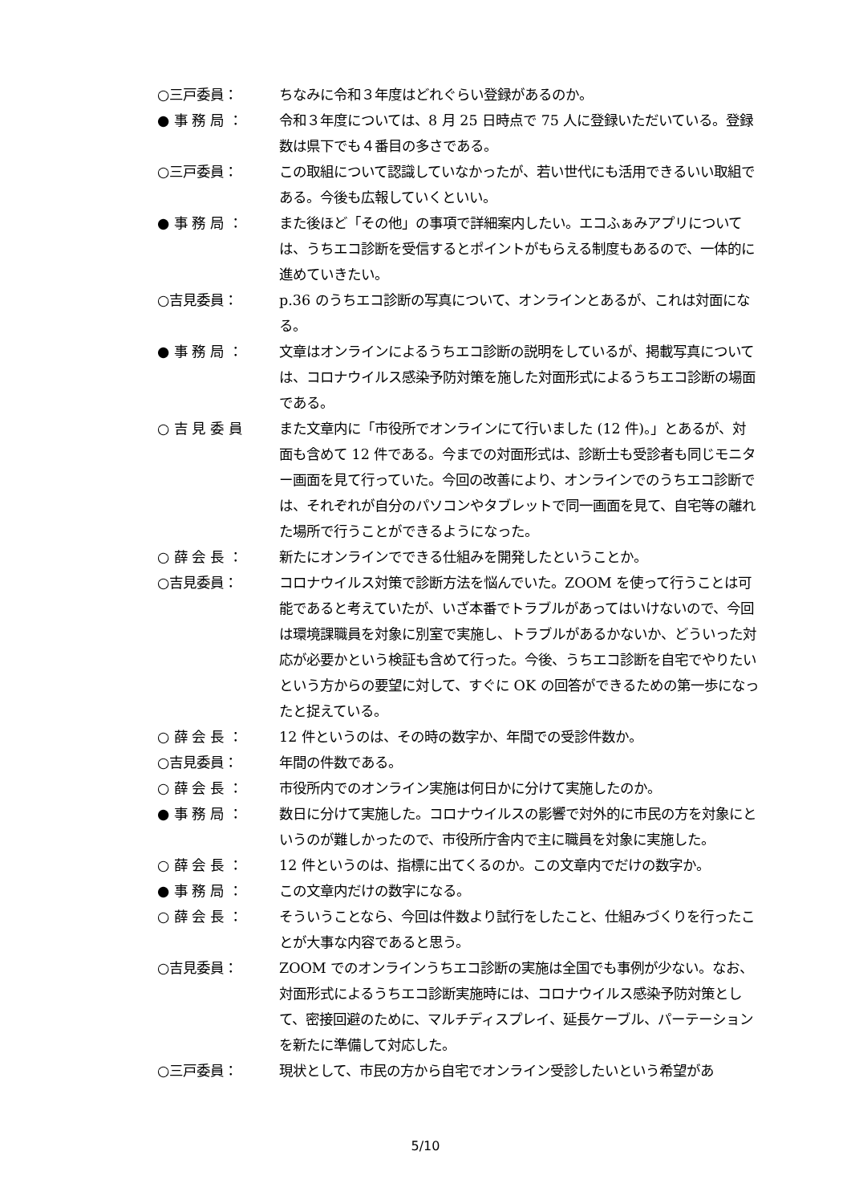○三戸委員： ちなみに令和３年度はどれぐらい登録があるのか。
● 事 務 局 ： 令和３年度については、8 月 25 日時点で 75 人に登録いただいている。登録数は県下でも４番目の多さである。
○三戸委員： この取組について認識していなかったが、若い世代にも活用できるいい取組である。今後も広報していくといい。
● 事 務 局 ： また後ほど「その他」の事項で詳細案内したい。エコふぁみアプリについては、うちエコ診断を受信するとポイントがもらえる制度もあるので、一体的に進めていきたい。
○吉見委員： p.36 のうちエコ診断の写真について、オンラインとあるが、これは対面になる。
● 事 務 局 ： 文章はオンラインによるうちエコ診断の説明をしているが、掲載写真については、コロナウイルス感染予防対策を施した対面形式によるうちエコ診断の場面である。
○ 吉 見 委 員 また文章内に「市役所でオンラインにて行いました (12 件)。」とあるが、対面も含めて 12 件である。今までの対面形式は、診断士も受診者も同じモニター画面を見て行っていた。今回の改善により、オンラインでのうちエコ診断では、それぞれが自分のパソコンやタブレットで同一画面を見て、自宅等の離れた場所で行うことができるようになった。
○ 薛 会 長 ： 新たにオンラインでできる仕組みを開発したということか。
○吉見委員： コロナウイルス対策で診断方法を悩んでいた。ZOOM を使って行うことは可能であると考えていたが、いざ本番でトラブルがあってはいけないので、今回は環境課職員を対象に別室で実施し、トラブルがあるかないか、どういった対応が必要かという検証も含めて行った。今後、うちエコ診断を自宅でやりたいという方からの要望に対して、すぐに OK の回答ができるための第一歩になったと捉えている。
○ 薛 会 長 ： 12 件というのは、その時の数字か、年間での受診件数か。
○吉見委員： 年間の件数である。
○ 薛 会 長 ： 市役所内でのオンライン実施は何日かに分けて実施したのか。
● 事 務 局 ： 数日に分けて実施した。コロナウイルスの影響で対外的に市民の方を対象にというのが難しかったので、市役所庁舎内で主に職員を対象に実施した。
○ 薛 会 長 ： 12 件というのは、指標に出てくるのか。この文章内でだけの数字か。
● 事 務 局 ： この文章内だけの数字になる。
○ 薛 会 長 ： そういうことなら、今回は件数より試行をしたこと、仕組みづくりを行ったことが大事な内容であると思う。
○吉見委員： ZOOM でのオンラインうちエコ診断の実施は全国でも事例が少ない。なお、対面形式によるうちエコ診断実施時には、コロナウイルス感染予防対策として、密接回避のために、マルチディスプレイ、延長ケーブル、パーテーションを新たに準備して対応した。
○三戸委員： 現状として、市民の方から自宅でオンライン受診したいという希望があ
5/10